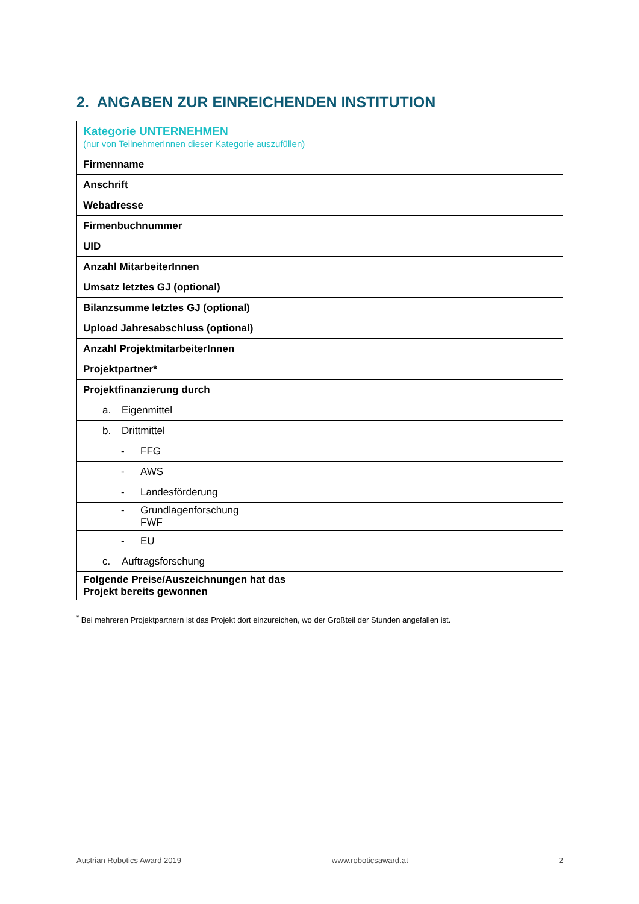2. ANGABEN ZUR EINREICHENDEN INSTITUTION
| Kategorie UNTERNEHMEN (nur von TeilnehmerInnen dieser Kategorie auszufüllen) | |
| --- | --- |
| Firmenname | |
| Anschrift | |
| Webadresse | |
| Firmenbuchnummer | |
| UID | |
| Anzahl MitarbeiterInnen | |
| Umsatz letztes GJ (optional) | |
| Bilanzsumme letztes GJ (optional) | |
| Upload Jahresabschluss (optional) | |
| Anzahl ProjektmitarbeiterInnen | |
| Projektpartner* | |
| Projektfinanzierung durch | |
| a. Eigenmittel | |
| b. Drittmittel | |
| - FFG | |
| - AWS | |
| - Landesförderung | |
| - Grundlagenforschung FWF | |
| - EU | |
| c. Auftragsforschung | |
| Folgende Preise/Auszeichnungen hat das Projekt bereits gewonnen | |
<sup>*</sup> Bei mehreren Projektpartnern ist das Projekt dort einzureichen, wo der Großteil der Stunden angefallen ist.
Austrian Robotics Award 2019 www.roboticsaward.at 2